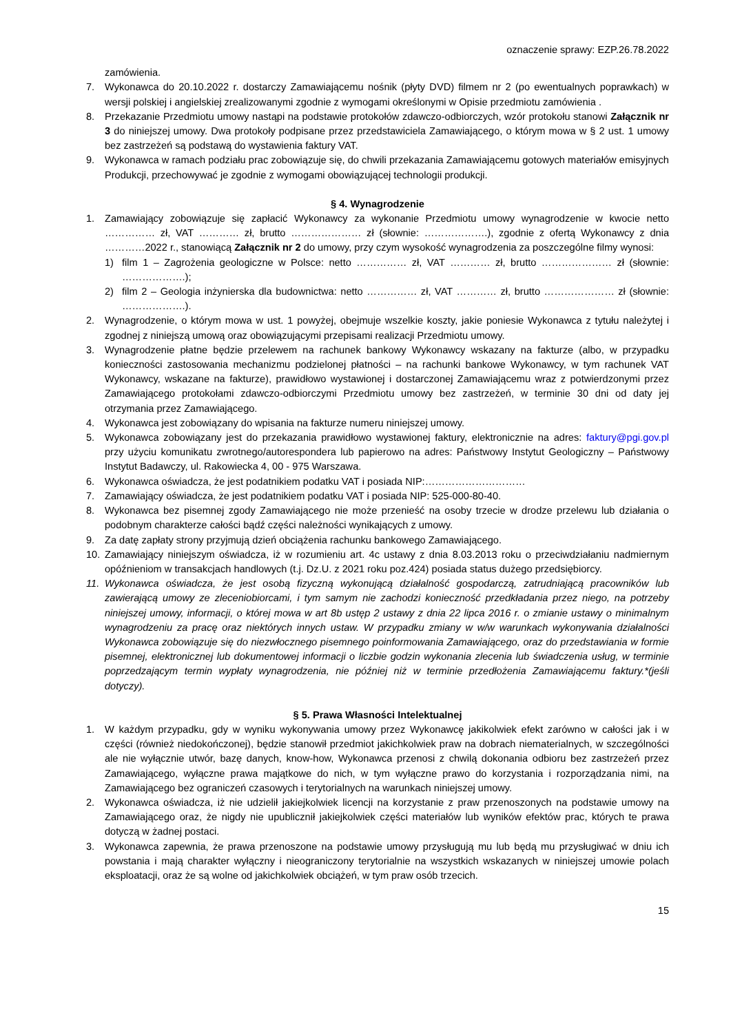oznaczenie sprawy: EZP.26.78.2022
zamówienia.
7. Wykonawca do 20.10.2022 r. dostarczy Zamawiającemu nośnik (płyty DVD) filmem nr 2 (po ewentualnych poprawkach) w wersji polskiej i angielskiej zrealizowanymi zgodnie z wymogami określonymi w Opisie przedmiotu zamówienia .
8. Przekazanie Przedmiotu umowy nastąpi na podstawie protokołów zdawczo-odbiorczych, wzór protokołu stanowi Załącznik nr 3 do niniejszej umowy. Dwa protokoły podpisane przez przedstawiciela Zamawiającego, o którym mowa w § 2 ust. 1 umowy bez zastrzeżeń są podstawą do wystawienia faktury VAT.
9. Wykonawca w ramach podziału prac zobowiązuje się, do chwili przekazania Zamawiającemu gotowych materiałów emisyjnych Produkcji, przechowywać je zgodnie z wymogami obowiązującej technologii produkcji.
§ 4. Wynagrodzenie
1. Zamawiający zobowiązuje się zapłacić Wykonawcy za wykonanie Przedmiotu umowy wynagrodzenie w kwocie netto …………… zł, VAT ………… zł, brutto ………………… zł (słownie: ……………….), zgodnie z ofertą Wykonawcy z dnia …………2022 r., stanowiącą Załącznik nr 2 do umowy, przy czym wysokość wynagrodzenia za poszczególne filmy wynosi:
1) film 1 – Zagrożenia geologiczne w Polsce: netto …………… zł, VAT ………… zł, brutto ………………… zł (słownie: ……………….);
2) film 2 – Geologia inżynierska dla budownictwa: netto …………… zł, VAT ………… zł, brutto ………………… zł (słownie: ……………….).
2. Wynagrodzenie, o którym mowa w ust. 1 powyżej, obejmuje wszelkie koszty, jakie poniesie Wykonawca z tytułu należytej i zgodnej z niniejszą umową oraz obowiązującymi przepisami realizacji Przedmiotu umowy.
3. Wynagrodzenie płatne będzie przelewem na rachunek bankowy Wykonawcy wskazany na fakturze (albo, w przypadku konieczności zastosowania mechanizmu podzielonej płatności – na rachunki bankowe Wykonawcy, w tym rachunek VAT Wykonawcy, wskazane na fakturze), prawidłowo wystawionej i dostarczonej Zamawiającemu wraz z potwierdzonymi przez Zamawiającego protokołami zdawczo-odbiorczymi Przedmiotu umowy bez zastrzeżeń, w terminie 30 dni od daty jej otrzymania przez Zamawiającego.
4. Wykonawca jest zobowiązany do wpisania na fakturze numeru niniejszej umowy.
5. Wykonawca zobowiązany jest do przekazania prawidłowo wystawionej faktury, elektronicznie na adres: faktury@pgi.gov.pl przy użyciu komunikatu zwrotnego/autorespondera lub papierowo na adres: Państwowy Instytut Geologiczny – Państwowy Instytut Badawczy, ul. Rakowiecka 4, 00 - 975 Warszawa.
6. Wykonawca oświadcza, że jest podatnikiem podatku VAT i posiada NIP:…………………………
7. Zamawiający oświadcza, że jest podatnikiem podatku VAT i posiada NIP: 525-000-80-40.
8. Wykonawca bez pisemnej zgody Zamawiającego nie może przenieść na osoby trzecie w drodze przelewu lub działania o podobnym charakterze całości bądź części należności wynikających z umowy.
9. Za datę zapłaty strony przyjmują dzień obciążenia rachunku bankowego Zamawiającego.
10. Zamawiający niniejszym oświadcza, iż w rozumieniu art. 4c ustawy z dnia 8.03.2013 roku o przeciwdziałaniu nadmiernym opóźnieniom w transakcjach handlowych (t.j. Dz.U. z 2021 roku poz.424) posiada status dużego przedsiębiorcy.
11. Wykonawca oświadcza, że jest osobą fizyczną wykonującą działalność gospodarczą, zatrudniającą pracowników lub zawierającą umowy ze zleceniobiorcami, i tym samym nie zachodzi konieczność przedkładania przez niego, na potrzeby niniejszej umowy, informacji, o której mowa w art 8b ustęp 2 ustawy z dnia 22 lipca 2016 r. o zmianie ustawy o minimalnym wynagrodzeniu za pracę oraz niektórych innych ustaw. W przypadku zmiany w w/w warunkach wykonywania działalności Wykonawca zobowiązuje się do niezwłocznego pisemnego poinformowania Zamawiającego, oraz do przedstawiania w formie pisemnej, elektronicznej lub dokumentowej informacji o liczbie godzin wykonania zlecenia lub świadczenia usług, w terminie poprzedzającym termin wypłaty wynagrodzenia, nie później niż w terminie przedłożenia Zamawiającemu faktury.*(jeśli dotyczy).
§ 5. Prawa Własności Intelektualnej
1. W każdym przypadku, gdy w wyniku wykonywania umowy przez Wykonawcę jakikolwiek efekt zarówno w całości jak i w części (również niedokończonej), będzie stanowił przedmiot jakichkolwiek praw na dobrach niematerialnych, w szczególności ale nie wyłącznie utwór, bazę danych, know-how, Wykonawca przenosi z chwilą dokonania odbioru bez zastrzeżeń przez Zamawiającego, wyłączne prawa majątkowe do nich, w tym wyłączne prawo do korzystania i rozporządzania nimi, na Zamawiającego bez ograniczeń czasowych i terytorialnych na warunkach niniejszej umowy.
2. Wykonawca oświadcza, iż nie udzielił jakiejkolwiek licencji na korzystanie z praw przenoszonych na podstawie umowy na Zamawiającego oraz, że nigdy nie upublicznił jakiejkolwiek części materiałów lub wyników efektów prac, których te prawa dotyczą w żadnej postaci.
3. Wykonawca zapewnia, że prawa przenoszone na podstawie umowy przysługują mu lub będą mu przysługiwać w dniu ich powstania i mają charakter wyłączny i nieograniczony terytorialnie na wszystkich wskazanych w niniejszej umowie polach eksploatacji, oraz że są wolne od jakichkolwiek obciążeń, w tym praw osób trzecich.
15